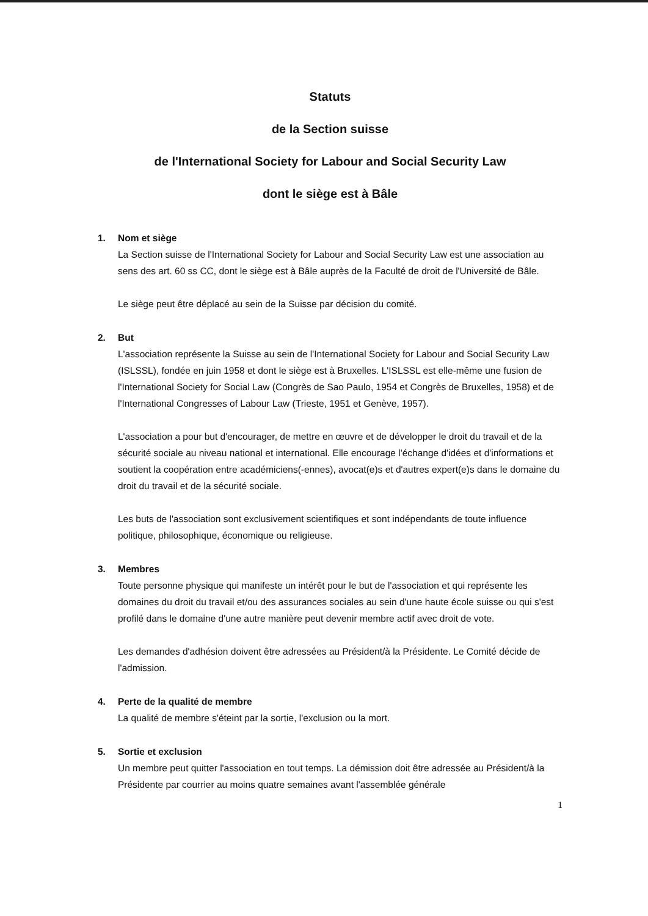Statuts
de la Section suisse
de l'International Society for Labour and Social Security Law
dont le siège est à Bâle
1. Nom et siège
La Section suisse de l'International Society for Labour and Social Security Law est une association au sens des art. 60 ss CC, dont le siège est à Bâle auprès de la Faculté de droit de l'Université de Bâle.
Le siège peut être déplacé au sein de la Suisse par décision du comité.
2. But
L'association représente la Suisse au sein de l'International Society for Labour and Social Security Law (ISLSSL), fondée en juin 1958 et dont le siège est à Bruxelles. L'ISLSSL est elle-même une fusion de l'International Society for Social Law (Congrès de Sao Paulo, 1954 et Congrès de Bruxelles, 1958) et de l'International Congresses of Labour Law (Trieste, 1951 et Genève, 1957).
L'association a pour but d'encourager, de mettre en œuvre et de développer le droit du travail et de la sécurité sociale au niveau national et international. Elle encourage l'échange d'idées et d'informations et soutient la coopération entre académiciens(-ennes), avocat(e)s et d'autres expert(e)s dans le domaine du droit du travail et de la sécurité sociale.
Les buts de l'association sont exclusivement scientifiques et sont indépendants de toute influence politique, philosophique, économique ou religieuse.
3. Membres
Toute personne physique qui manifeste un intérêt pour le but de l'association et qui représente les domaines du droit du travail et/ou des assurances sociales au sein d'une haute école suisse ou qui s'est profilé dans le domaine d'une autre manière peut devenir membre actif avec droit de vote.
Les demandes d'adhésion doivent être adressées au Président/à la Présidente. Le Comité décide de l'admission.
4. Perte de la qualité de membre
La qualité de membre s'éteint par la sortie, l'exclusion ou la mort.
5. Sortie et exclusion
Un membre peut quitter l'association en tout temps. La démission doit être adressée au Président/à la Présidente par courrier au moins quatre semaines avant l'assemblée générale
1